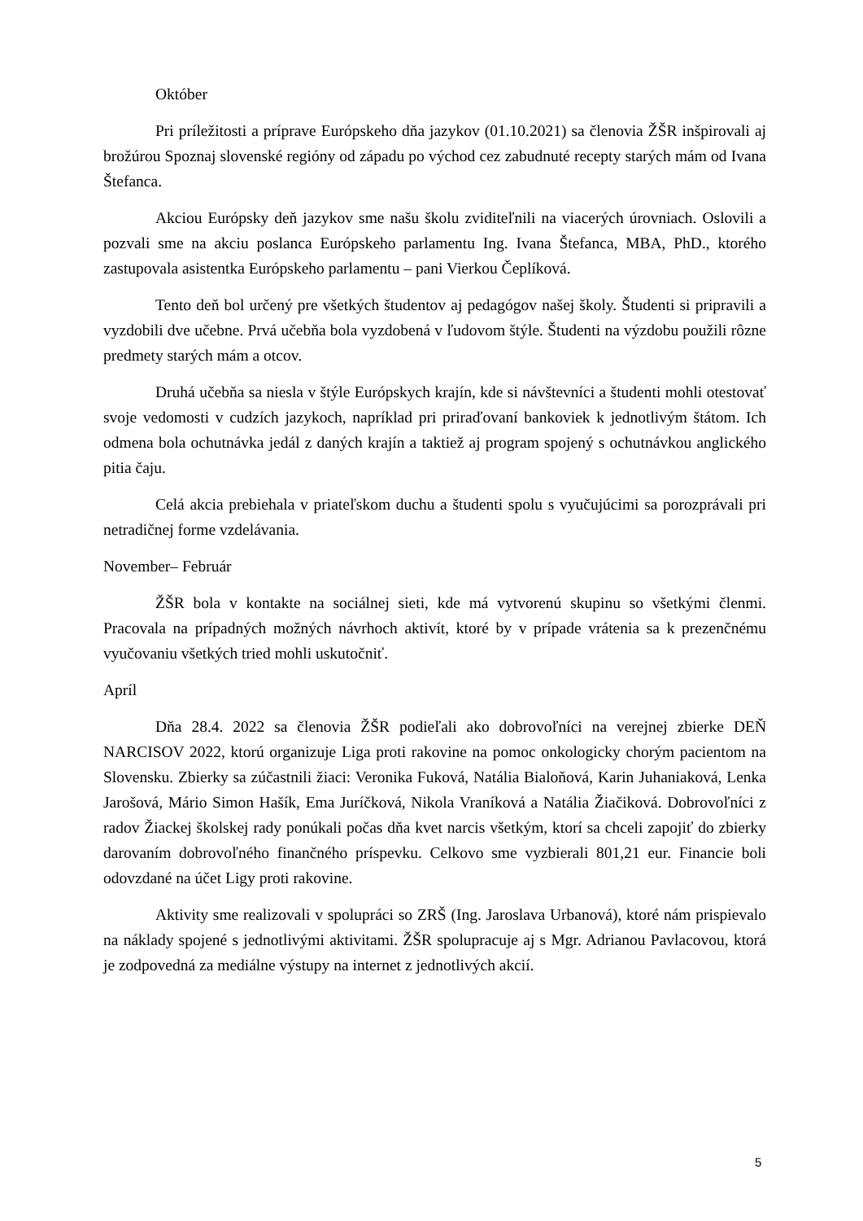Október
Pri príležitosti a príprave Európskeho dňa jazykov (01.10.2021) sa členovia ŽŠR inšpirovali aj brožúrou Spoznaj slovenské regióny od západu po východ cez zabudnuté recepty starých mám od Ivana Štefanca.
Akciou Európsky deň jazykov sme našu školu zviditeľnili na viacerých úrovniach. Oslovili a pozvali sme na akciu poslanca Európskeho parlamentu Ing. Ivana Štefanca, MBA, PhD., ktorého zastupovala asistentka Európskeho parlamentu – pani Vierkou Čeplíková.
Tento deň bol určený pre všetkých študentov aj pedagógov našej školy. Študenti si pripravili a vyzdobili dve učebne. Prvá učebňa bola vyzdobená v ľudovom štýle. Študenti na výzdobu použili rôzne predmety starých mám a otcov.
Druhá učebňa sa niesla v štýle Európskych krajín, kde si návštevníci a študenti mohli otestovať svoje vedomosti v cudzích jazykoch, napríklad pri priraďovaní bankoviek k jednotlivým štátom. Ich odmena bola ochutnávka jedál z daných krajín a taktiež aj program spojený s ochutnávkou anglického pitia čaju.
Celá akcia prebiehala v priateľskom duchu a študenti spolu s vyučujúcimi sa porozprávali pri netradičnej forme vzdelávania.
November– Február
ŽŠR bola v kontakte na sociálnej sieti, kde má vytvorenú skupinu so všetkými členmi. Pracovala na prípadných možných návrhoch aktivít, ktoré by v prípade vrátenia sa k prezenčnému vyučovaniu všetkých tried mohli uskutočniť.
Apríl
Dňa 28.4. 2022 sa členovia ŽŠR podieľali ako dobrovoľníci na verejnej zbierke DEŇ NARCISOV 2022, ktorú organizuje Liga proti rakovine na pomoc onkologicky chorým pacientom na Slovensku. Zbierky sa zúčastnili žiaci: Veronika Fuková, Natália Bialoňová, Karin Juhaniaková, Lenka Jarošová, Mário Simon Hašík, Ema Juríčková, Nikola Vraníková a Natália Žiačiková. Dobrovoľníci z radov Žiackej školskej rady ponúkali počas dňa kvet narcis všetkým, ktorí sa chceli zapojiť do zbierky darovaním dobrovoľného finančného príspevku. Celkovo sme vyzbierali 801,21 eur. Financie boli odovzdané na účet Ligy proti rakovine.
Aktivity sme realizovali v spolupráci so ZRŠ (Ing. Jaroslava Urbanová), ktoré nám prispievalo na náklady spojené s jednotlivými aktivitami. ŽŠR spolupracuje aj s Mgr. Adrianou Pavlacovou, ktorá je zodpovedná za mediálne výstupy na internet z jednotlivých akcií.
5